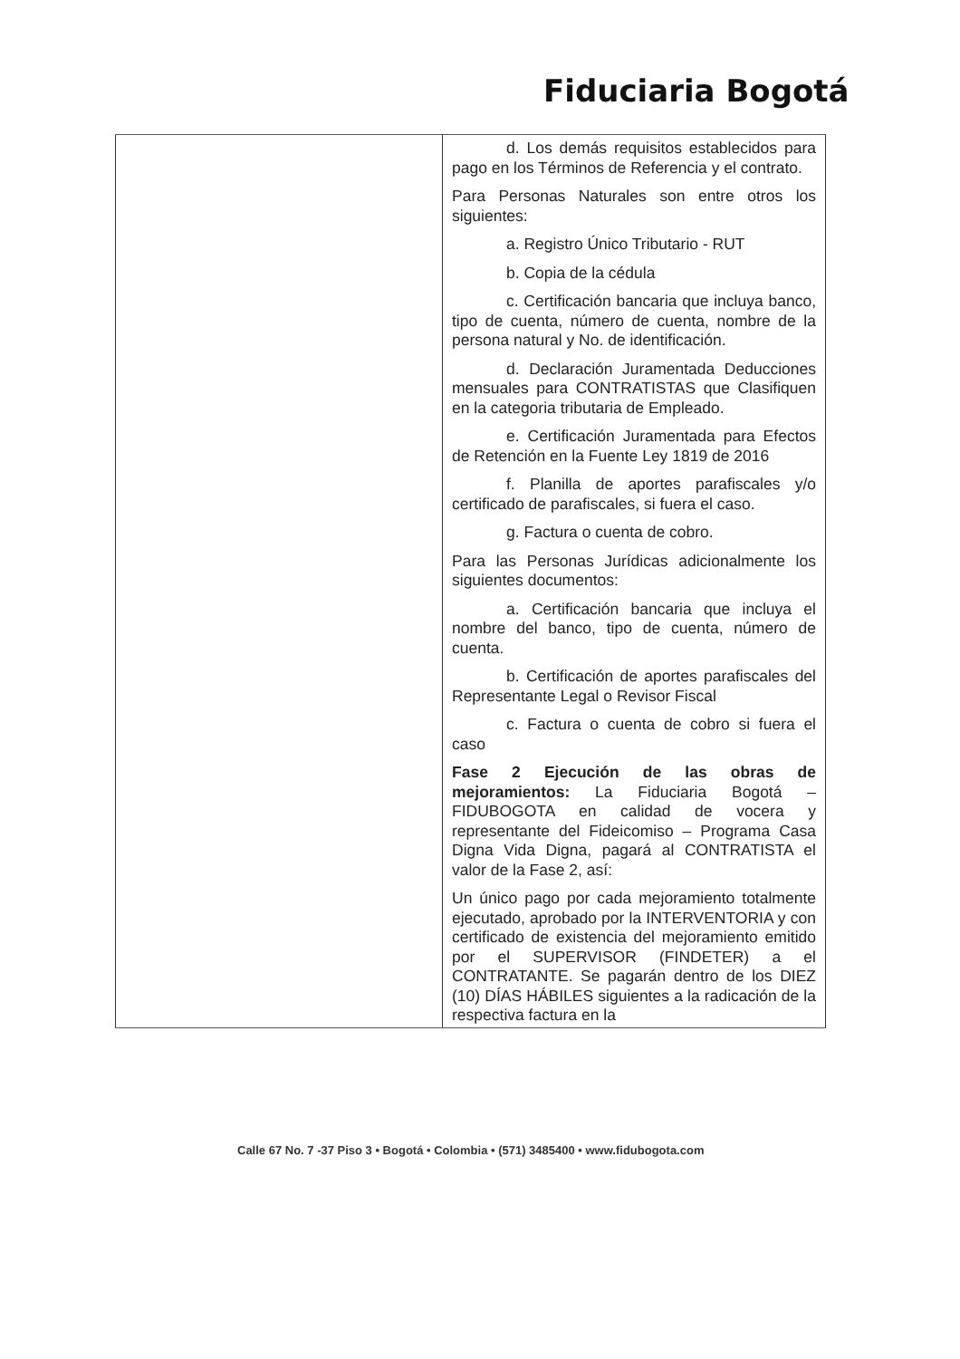Fiduciaria Bogotá
| | d. Los demás requisitos establecidos para pago en los Términos de Referencia y el contrato. Para Personas Naturales son entre otros los siguientes: a. Registro Único Tributario - RUT b. Copia de la cédula c. Certificación bancaria que incluya banco, tipo de cuenta, número de cuenta, nombre de la persona natural y No. de identificación. d. Declaración Juramentada Deducciones mensuales para CONTRATISTAS que Clasifiquen en la categoria tributaria de Empleado. e. Certificación Juramentada para Efectos de Retención en la Fuente Ley 1819 de 2016 f. Planilla de aportes parafiscales y/o certificado de parafiscales, si fuera el caso. g. Factura o cuenta de cobro. Para las Personas Jurídicas adicionalmente los siguientes documentos: a. Certificación bancaria que incluya el nombre del banco, tipo de cuenta, número de cuenta. b. Certificación de aportes parafiscales del Representante Legal o Revisor Fiscal c. Factura o cuenta de cobro si fuera el caso Fase 2 Ejecución de las obras de mejoramientos: La Fiduciaria Bogotá – FIDUBOGOTA en calidad de vocera y representante del Fideicomiso – Programa Casa Digna Vida Digna, pagará al CONTRATISTA el valor de la Fase 2, así: Un único pago por cada mejoramiento totalmente ejecutado, aprobado por la INTERVENTORIA y con certificado de existencia del mejoramiento emitido por el SUPERVISOR (FINDETER) a el CONTRATANTE. Se pagarán dentro de los DIEZ (10) DÍAS HÁBILES siguientes a la radicación de la respectiva factura en la |
Calle 67 No. 7 -37 Piso 3 • Bogotá • Colombia • (571) 3485400 • www.fidubogota.com